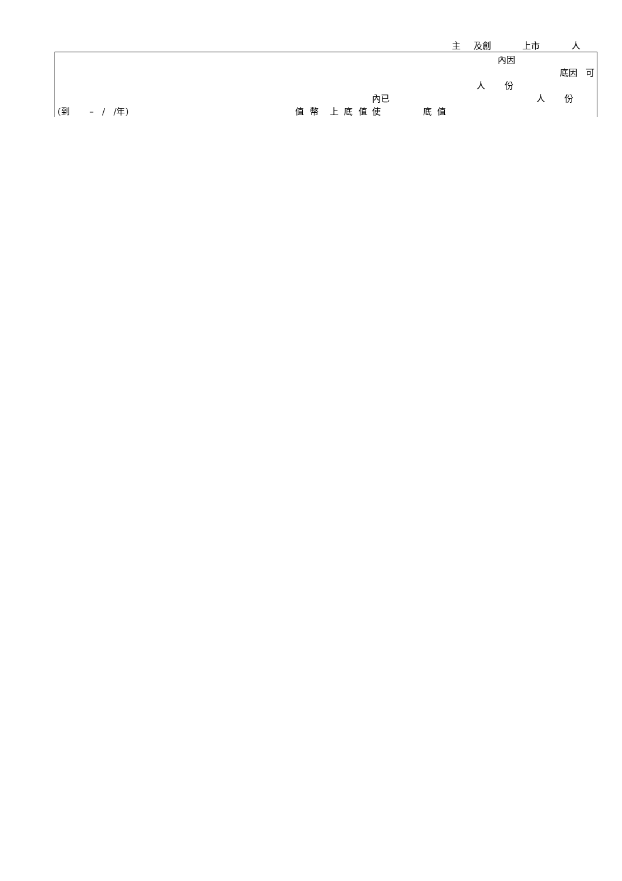主 及創 上市 人
| | | | 內因 |
| | | | 底因 可 |
| | | | 人 份 |
| | | 內已 | 人 份 |
| (到 – / /年) | 值 幣 上 底 值 | 使 底 值 | |